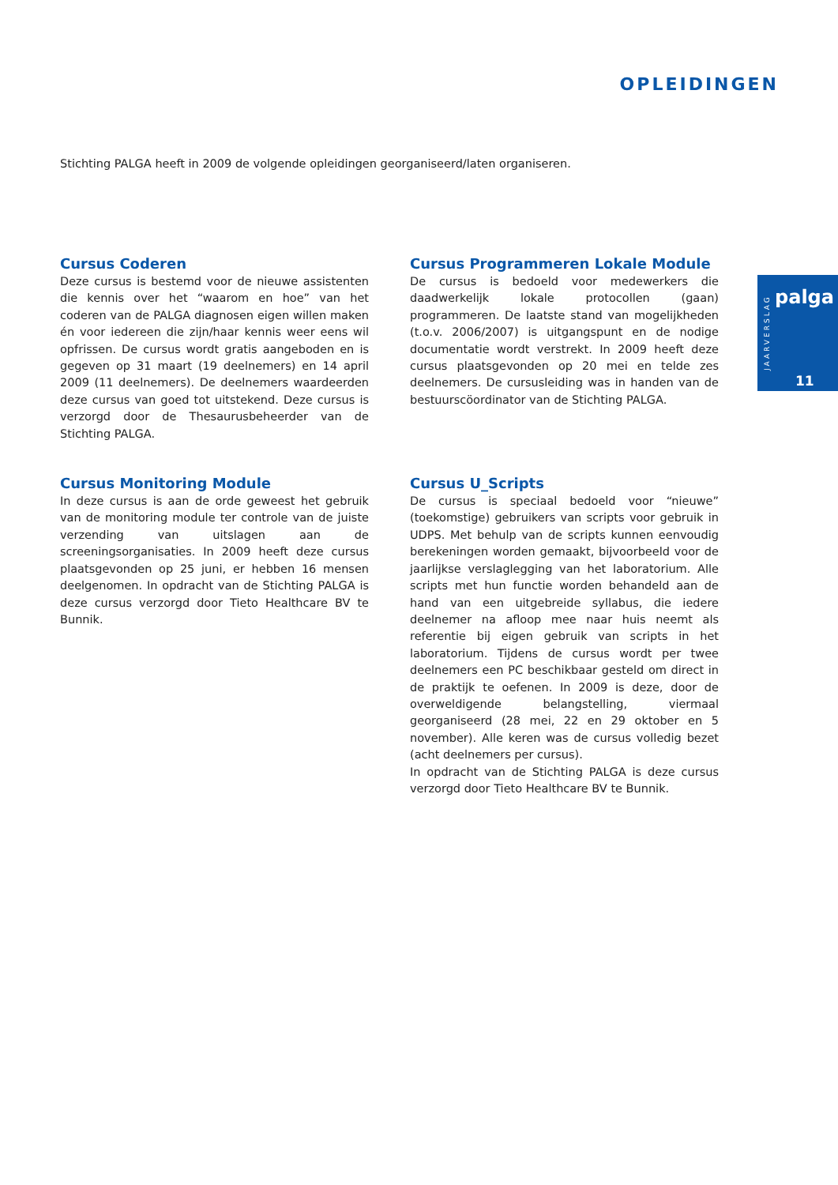OPLEIDINGEN
Stichting PALGA heeft in 2009 de volgende opleidingen georganiseerd/laten organiseren.
JAARVERSLAG
palga
11
Cursus Coderen
Deze cursus is bestemd voor de nieuwe assistenten die kennis over het “waarom en hoe” van het coderen van de PALGA diagnosen eigen willen maken én voor iedereen die zijn/haar kennis weer eens wil opfrissen. De cursus wordt gratis aangeboden en is gegeven op 31 maart (19 deelnemers) en 14 april 2009 (11 deelnemers). De deelnemers waardeerden deze cursus van goed tot uitstekend. Deze cursus is verzorgd door de Thesaurusbeheerder van de Stichting PALGA.
Cursus Programmeren Lokale Module
De cursus is bedoeld voor medewerkers die daadwerkelijk lokale protocollen (gaan) programmeren. De laatste stand van mogelijkheden (t.o.v. 2006/2007) is uitgangspunt en de nodige documentatie wordt verstrekt. In 2009 heeft deze cursus plaatsgevonden op 20 mei en telde zes deelnemers. De cursusleiding was in handen van de bestuurscöordinator van de Stichting PALGA.
Cursus Monitoring Module
In deze cursus is aan de orde geweest het gebruik van de monitoring module ter controle van de juiste verzending van uitslagen aan de screeningsorganisaties. In 2009 heeft deze cursus plaatsgevonden op 25 juni, er hebben 16 mensen deelgenomen. In opdracht van de Stichting PALGA is deze cursus verzorgd door Tieto Healthcare BV te Bunnik.
Cursus U_Scripts
De cursus is speciaal bedoeld voor “nieuwe” (toekomstige) gebruikers van scripts voor gebruik in UDPS. Met behulp van de scripts kunnen eenvoudig berekeningen worden gemaakt, bijvoorbeeld voor de jaarlijkse verslaglegging van het laboratorium. Alle scripts met hun functie worden behandeld aan de hand van een uitgebreide syllabus, die iedere deelnemer na afloop mee naar huis neemt als referentie bij eigen gebruik van scripts in het laboratorium. Tijdens de cursus wordt per twee deelnemers een PC beschikbaar gesteld om direct in de praktijk te oefenen. In 2009 is deze, door de overweldigende belangstelling, viermaal georganiseerd (28 mei, 22 en 29 oktober en 5 november). Alle keren was de cursus volledig bezet (acht deelnemers per cursus).
In opdracht van de Stichting PALGA is deze cursus verzorgd door Tieto Healthcare BV te Bunnik.